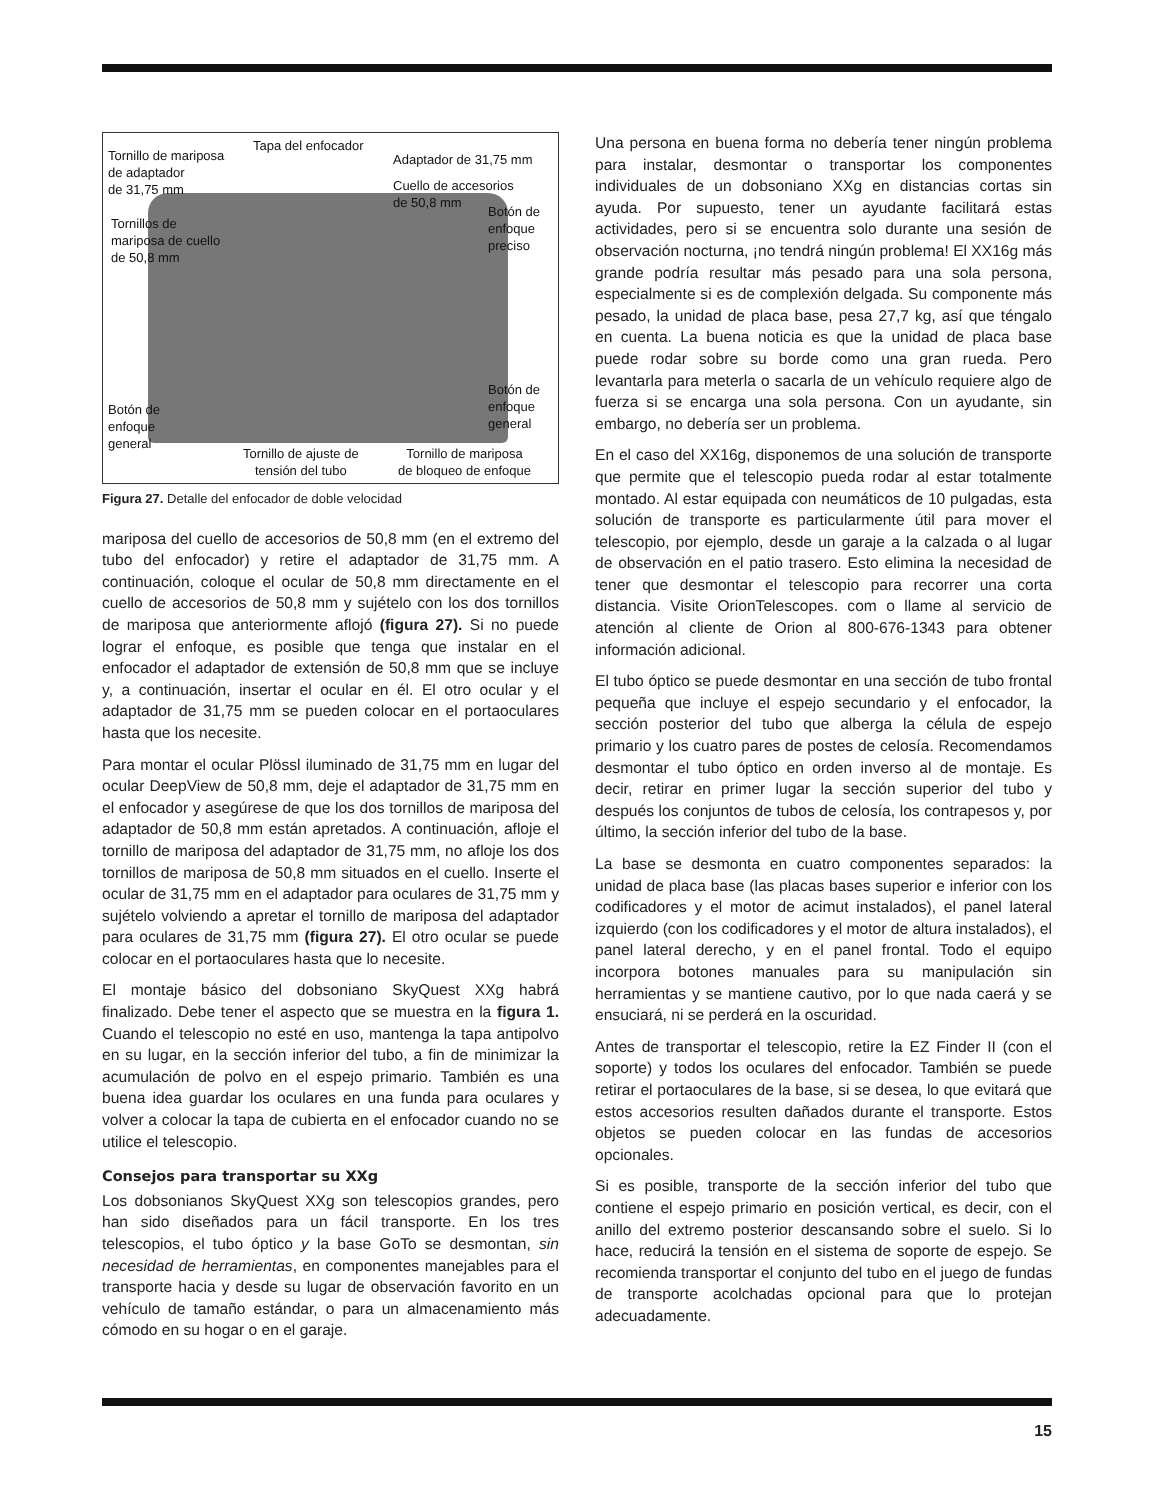Tornillo de mariposa
de adaptador
de 31,75 mm
Tapa del enfocador
Adaptador de 31,75 mm
Cuello de accesorios
de 50,8 mm
Botón de
enfoque
preciso
Tornillos de
mariposa de cuello
de 50,8 mm
Botón de
enfoque
general
Botón de
enfoque
general
Tornillo de ajuste de
tensión del tubo
Tornillo de mariposa
de bloqueo de enfoque
Figura 27. Detalle del enfocador de doble velocidad
mariposa del cuello de accesorios de 50,8 mm (en el extremo del tubo del enfocador) y retire el adaptador de 31,75 mm. A continuación, coloque el ocular de 50,8 mm directamente en el cuello de accesorios de 50,8 mm y sujételo con los dos tornillos de mariposa que anteriormente aflojó (figura 27). Si no puede lograr el enfoque, es posible que tenga que instalar en el enfocador el adaptador de extensión de 50,8 mm que se incluye y, a continuación, insertar el ocular en él. El otro ocular y el adaptador de 31,75 mm se pueden colocar en el portaoculares hasta que los necesite.
Para montar el ocular Plössl iluminado de 31,75 mm en lugar del ocular DeepView de 50,8 mm, deje el adaptador de 31,75 mm en el enfocador y asegúrese de que los dos tornillos de mariposa del adaptador de 50,8 mm están apretados. A continuación, afloje el tornillo de mariposa del adaptador de 31,75 mm, no afloje los dos tornillos de mariposa de 50,8 mm situados en el cuello. Inserte el ocular de 31,75 mm en el adaptador para oculares de 31,75 mm y sujételo volviendo a apretar el tornillo de mariposa del adaptador para oculares de 31,75 mm (figura 27). El otro ocular se puede colocar en el portaoculares hasta que lo necesite.
El montaje básico del dobsoniano SkyQuest XXg habrá finalizado. Debe tener el aspecto que se muestra en la figura 1. Cuando el telescopio no esté en uso, mantenga la tapa antipolvo en su lugar, en la sección inferior del tubo, a fin de minimizar la acumulación de polvo en el espejo primario. También es una buena idea guardar los oculares en una funda para oculares y volver a colocar la tapa de cubierta en el enfocador cuando no se utilice el telescopio.
Consejos para transportar su XXg
Los dobsonianos SkyQuest XXg son telescopios grandes, pero han sido diseñados para un fácil transporte. En los tres telescopios, el tubo óptico y la base GoTo se desmontan, sin necesidad de herramientas, en componentes manejables para el transporte hacia y desde su lugar de observación favorito en un vehículo de tamaño estándar, o para un almacenamiento más cómodo en su hogar o en el garaje.
Una persona en buena forma no debería tener ningún problema para instalar, desmontar o transportar los componentes individuales de un dobsoniano XXg en distancias cortas sin ayuda. Por supuesto, tener un ayudante facilitará estas actividades, pero si se encuentra solo durante una sesión de observación nocturna, ¡no tendrá ningún problema! El XX16g más grande podría resultar más pesado para una sola persona, especialmente si es de complexión delgada. Su componente más pesado, la unidad de placa base, pesa 27,7 kg, así que téngalo en cuenta. La buena noticia es que la unidad de placa base puede rodar sobre su borde como una gran rueda. Pero levantarla para meterla o sacarla de un vehículo requiere algo de fuerza si se encarga una sola persona. Con un ayudante, sin embargo, no debería ser un problema.
En el caso del XX16g, disponemos de una solución de transporte que permite que el telescopio pueda rodar al estar totalmente montado. Al estar equipada con neumáticos de 10 pulgadas, esta solución de transporte es particularmente útil para mover el telescopio, por ejemplo, desde un garaje a la calzada o al lugar de observación en el patio trasero. Esto elimina la necesidad de tener que desmontar el telescopio para recorrer una corta distancia. Visite OrionTelescopes. com o llame al servicio de atención al cliente de Orion al 800-676-1343 para obtener información adicional.
El tubo óptico se puede desmontar en una sección de tubo frontal pequeña que incluye el espejo secundario y el enfocador, la sección posterior del tubo que alberga la célula de espejo primario y los cuatro pares de postes de celosía. Recomendamos desmontar el tubo óptico en orden inverso al de montaje. Es decir, retirar en primer lugar la sección superior del tubo y después los conjuntos de tubos de celosía, los contrapesos y, por último, la sección inferior del tubo de la base.
La base se desmonta en cuatro componentes separados: la unidad de placa base (las placas bases superior e inferior con los codificadores y el motor de acimut instalados), el panel lateral izquierdo (con los codificadores y el motor de altura instalados), el panel lateral derecho, y en el panel frontal. Todo el equipo incorpora botones manuales para su manipulación sin herramientas y se mantiene cautivo, por lo que nada caerá y se ensuciará, ni se perderá en la oscuridad.
Antes de transportar el telescopio, retire la EZ Finder II (con el soporte) y todos los oculares del enfocador. También se puede retirar el portaoculares de la base, si se desea, lo que evitará que estos accesorios resulten dañados durante el transporte. Estos objetos se pueden colocar en las fundas de accesorios opcionales.
Si es posible, transporte de la sección inferior del tubo que contiene el espejo primario en posición vertical, es decir, con el anillo del extremo posterior descansando sobre el suelo. Si lo hace, reducirá la tensión en el sistema de soporte de espejo. Se recomienda transportar el conjunto del tubo en el juego de fundas de transporte acolchadas opcional para que lo protejan adecuadamente.
15